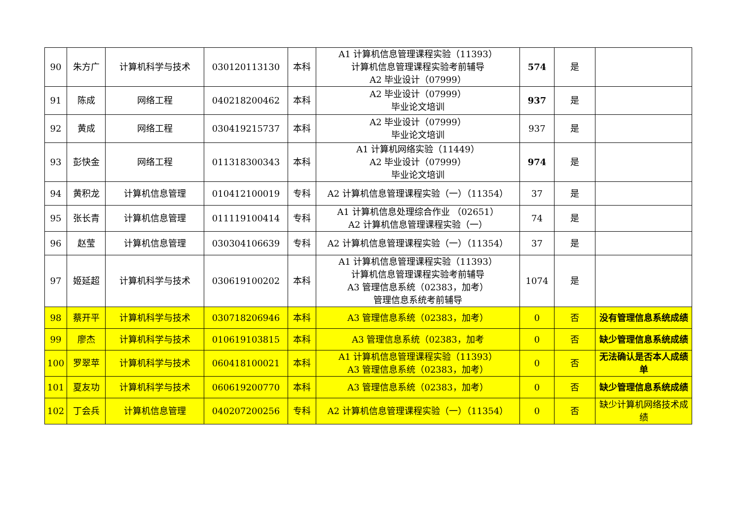| 90 | 朱方广 | 计算机科学与技术 | 030120113130 | 本科 | A1 计算机信息管理课程实验（11393） 计算机信息管理课程实验考前辅导 A2 毕业设计（07999） | 574 | 是 | |
| 91 | 陈成 | 网络工程 | 040218200462 | 本科 | A2 毕业设计（07999） 毕业论文培训 | 937 | 是 | |
| 92 | 黄成 | 网络工程 | 030419215737 | 本科 | A2 毕业设计（07999） 毕业论文培训 | 937 | 是 | |
| 93 | 彭快金 | 网络工程 | 011318300343 | 本科 | A1 计算机网络实验（11449） A2 毕业设计（07999） 毕业论文培训 | 974 | 是 | |
| 94 | 黄积龙 | 计算机信息管理 | 010412100019 | 专科 | A2 计算机信息管理课程实验（一）（11354） | 37 | 是 | |
| 95 | 张长青 | 计算机信息管理 | 011119100414 | 专科 | A1 计算机信息处理综合作业 （02651） A2 计算机信息管理课程实验（一） | 74 | 是 | |
| 96 | 赵莹 | 计算机信息管理 | 030304106639 | 专科 | A2 计算机信息管理课程实验（一）（11354） | 37 | 是 | |
| 97 | 姬延超 | 计算机科学与技术 | 030619100202 | 本科 | A1 计算机信息管理课程实验（11393） 计算机信息管理课程实验考前辅导 A3 管理信息系统（02383，加考） 管理信息系统考前辅导 | 1074 | 是 | |
| 98 | 蔡开平 | 计算机科学与技术 | 030718206946 | 本科 | A3 管理信息系统（02383，加考） | 0 | 否 | 没有管理信息系统成绩 |
| 99 | 廖杰 | 计算机科学与技术 | 010619103815 | 本科 | A3 管理信息系统（02383，加考 | 0 | 否 | 缺少管理信息系统成绩 |
| 100 | 罗翠苹 | 计算机科学与技术 | 060418100021 | 本科 | A1 计算机信息管理课程实验（11393） A3 管理信息系统（02383，加考） | 0 | 否 | 无法确认是否本人成绩单 |
| 101 | 夏友功 | 计算机科学与技术 | 060619200770 | 本科 | A3 管理信息系统（02383，加考） | 0 | 否 | 缺少管理信息系统成绩 |
| 102 | 丁会兵 | 计算机信息管理 | 040207200256 | 专科 | A2 计算机信息管理课程实验（一）（11354） | 0 | 否 | 缺少计算机网络技术成绩 |